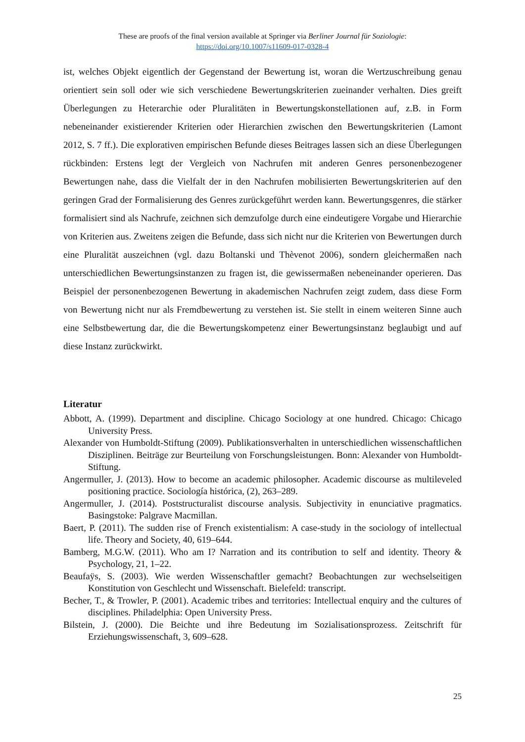These are proofs of the final version available at Springer via Berliner Journal für Soziologie:
https://doi.org/10.1007/s11609-017-0328-4
ist, welches Objekt eigentlich der Gegenstand der Bewertung ist, woran die Wertzuschreibung genau orientiert sein soll oder wie sich verschiedene Bewertungskriterien zueinander verhalten. Dies greift Überlegungen zu Heterarchie oder Pluralitäten in Bewertungskonstellationen auf, z.B. in Form nebeneinander existierender Kriterien oder Hierarchien zwischen den Bewertungskriterien (Lamont 2012, S. 7 ff.). Die explorativen empirischen Befunde dieses Beitrages lassen sich an diese Überlegungen rückbinden: Erstens legt der Vergleich von Nachrufen mit anderen Genres personenbezogener Bewertungen nahe, dass die Vielfalt der in den Nachrufen mobilisierten Bewertungskriterien auf den geringen Grad der Formalisierung des Genres zurückgeführt werden kann. Bewertungsgenres, die stärker formalisiert sind als Nachrufe, zeichnen sich demzufolge durch eine eindeutigere Vorgabe und Hierarchie von Kriterien aus. Zweitens zeigen die Befunde, dass sich nicht nur die Kriterien von Bewertungen durch eine Pluralität auszeichnen (vgl. dazu Boltanski und Thèvenot 2006), sondern gleichermaßen nach unterschiedlichen Bewertungsinstanzen zu fragen ist, die gewissermaßen nebeneinander operieren. Das Beispiel der personenbezogenen Bewertung in akademischen Nachrufen zeigt zudem, dass diese Form von Bewertung nicht nur als Fremdbewertung zu verstehen ist. Sie stellt in einem weiteren Sinne auch eine Selbstbewertung dar, die die Bewertungskompetenz einer Bewertungsinstanz beglaubigt und auf diese Instanz zurückwirkt.
Literatur
Abbott, A. (1999). Department and discipline. Chicago Sociology at one hundred. Chicago: Chicago University Press.
Alexander von Humboldt-Stiftung (2009). Publikationsverhalten in unterschiedlichen wissenschaftlichen Disziplinen. Beiträge zur Beurteilung von Forschungsleistungen. Bonn: Alexander von Humboldt-Stiftung.
Angermuller, J. (2013). How to become an academic philosopher. Academic discourse as multileveled positioning practice. Sociología histórica, (2), 263–289.
Angermuller, J. (2014). Poststructuralist discourse analysis. Subjectivity in enunciative pragmatics. Basingstoke: Palgrave Macmillan.
Baert, P. (2011). The sudden rise of French existentialism: A case-study in the sociology of intellectual life. Theory and Society, 40, 619–644.
Bamberg, M.G.W. (2011). Who am I? Narration and its contribution to self and identity. Theory & Psychology, 21, 1–22.
Beaufaÿs, S. (2003). Wie werden Wissenschaftler gemacht? Beobachtungen zur wechselseitigen Konstitution von Geschlecht und Wissenschaft. Bielefeld: transcript.
Becher, T., & Trowler, P. (2001). Academic tribes and territories: Intellectual enquiry and the cultures of disciplines. Philadelphia: Open University Press.
Bilstein, J. (2000). Die Beichte und ihre Bedeutung im Sozialisationsprozess. Zeitschrift für Erziehungswissenschaft, 3, 609–628.
25